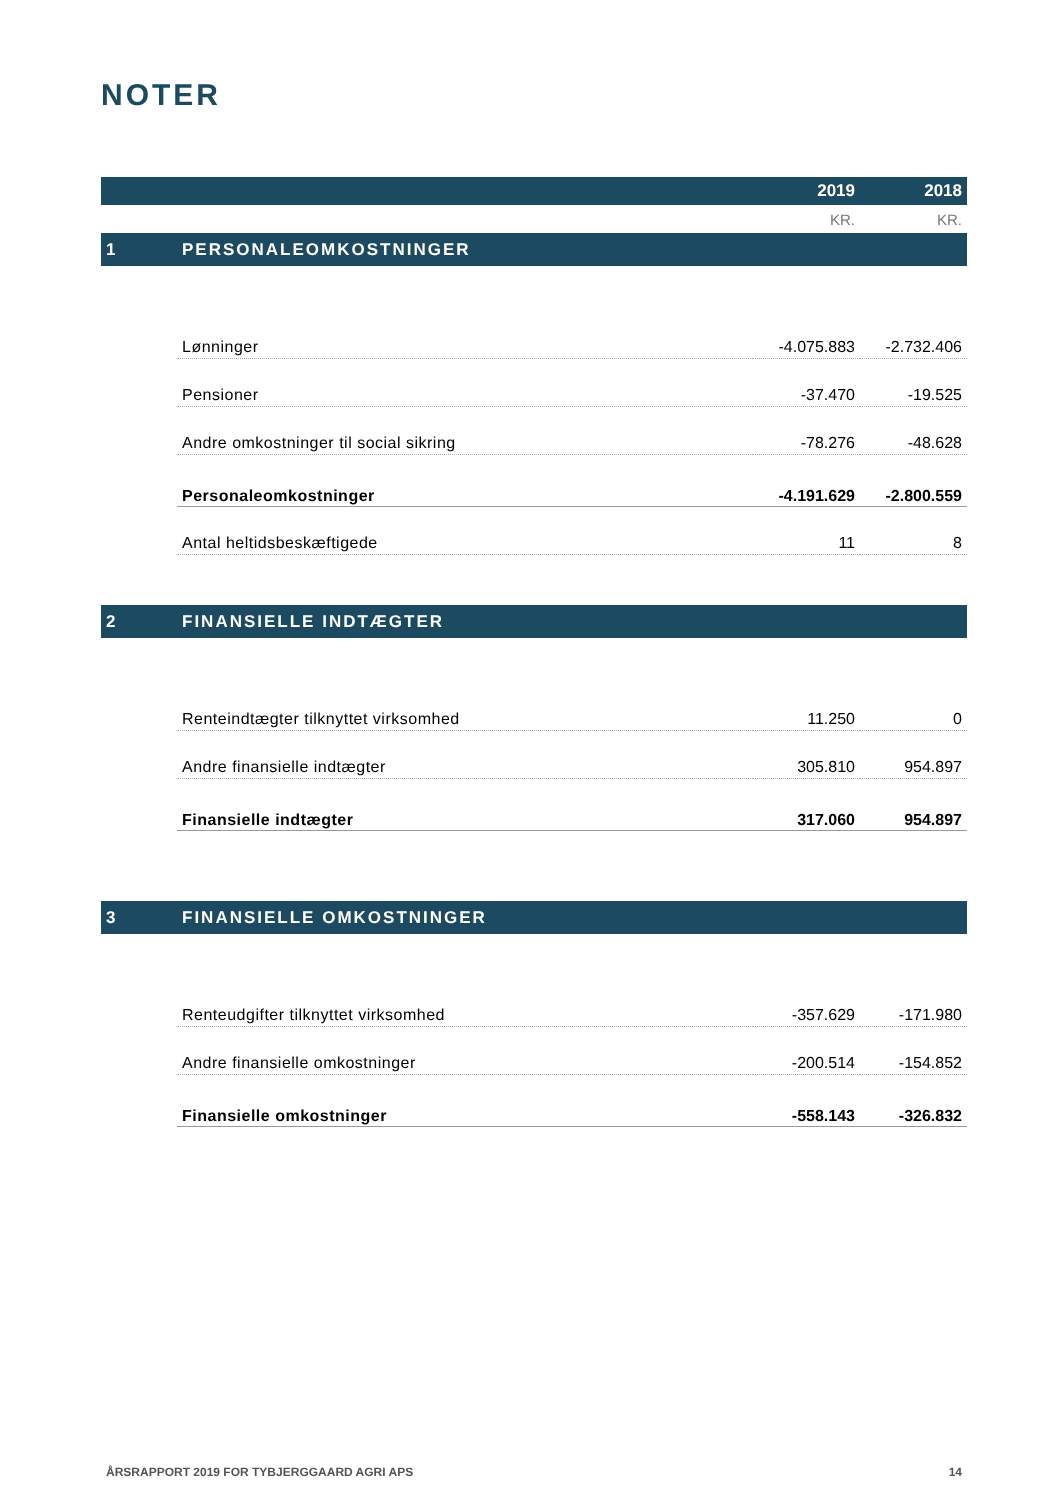NOTER
| | | 2019 | 2018 |
| --- | --- | --- | --- |
| | | KR. | KR. |
| 1 | PERSONALEOMKOSTNINGER | | |
| | Lønninger | -4.075.883 | -2.732.406 |
| | Pensioner | -37.470 | -19.525 |
| | Andre omkostninger til social sikring | -78.276 | -48.628 |
| | Personaleomkostninger | -4.191.629 | -2.800.559 |
| | Antal heltidsbeskæftigede | 11 | 8 |
| 2 | FINANSIELLE INDTÆGTER | | |
| | Renteindtægter tilknyttet virksomhed | 11.250 | 0 |
| | Andre finansielle indtægter | 305.810 | 954.897 |
| | Finansielle indtægter | 317.060 | 954.897 |
| 3 | FINANSIELLE OMKOSTNINGER | | |
| | Renteudgifter tilknyttet virksomhed | -357.629 | -171.980 |
| | Andre finansielle omkostninger | -200.514 | -154.852 |
| | Finansielle omkostninger | -558.143 | -326.832 |
ÅRSRAPPORT 2019 FOR TYBJERGGAARD AGRI APS 14